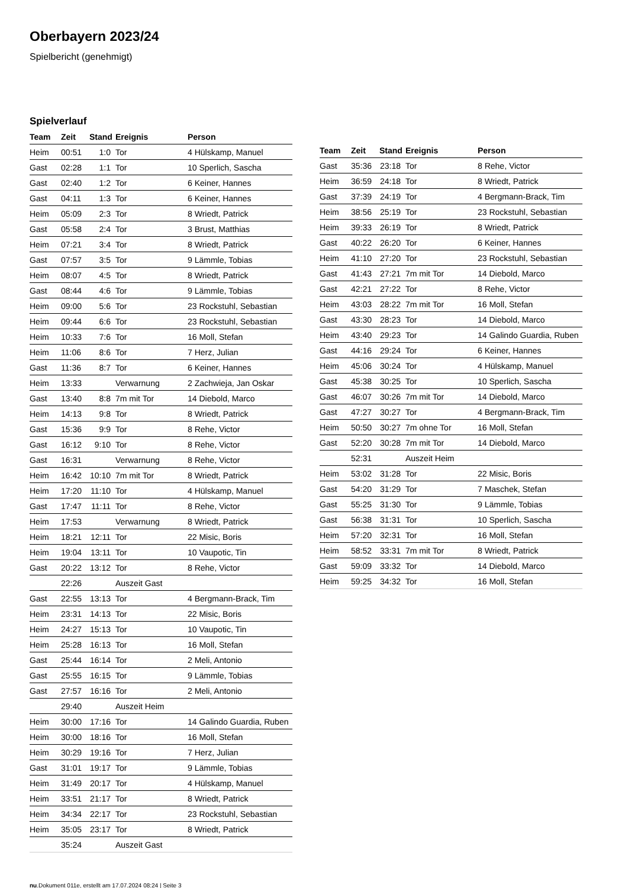Oberbayern 2023/24
Spielbericht (genehmigt)
Spielverlauf
| Team | Zeit | Stand | Ereignis | Person |
| --- | --- | --- | --- | --- |
| Heim | 00:51 | 1:0 | Tor | 4 Hülskamp, Manuel |
| Gast | 02:28 | 1:1 | Tor | 10 Sperlich, Sascha |
| Gast | 02:40 | 1:2 | Tor | 6 Keiner, Hannes |
| Gast | 04:11 | 1:3 | Tor | 6 Keiner, Hannes |
| Heim | 05:09 | 2:3 | Tor | 8 Wriedt, Patrick |
| Gast | 05:58 | 2:4 | Tor | 3 Brust, Matthias |
| Heim | 07:21 | 3:4 | Tor | 8 Wriedt, Patrick |
| Gast | 07:57 | 3:5 | Tor | 9 Lämmle, Tobias |
| Heim | 08:07 | 4:5 | Tor | 8 Wriedt, Patrick |
| Gast | 08:44 | 4:6 | Tor | 9 Lämmle, Tobias |
| Heim | 09:00 | 5:6 | Tor | 23 Rockstuhl, Sebastian |
| Heim | 09:44 | 6:6 | Tor | 23 Rockstuhl, Sebastian |
| Heim | 10:33 | 7:6 | Tor | 16 Moll, Stefan |
| Heim | 11:06 | 8:6 | Tor | 7 Herz, Julian |
| Gast | 11:36 | 8:7 | Tor | 6 Keiner, Hannes |
| Heim | 13:33 | | Verwarnung | 2 Zachwieja, Jan Oskar |
| Gast | 13:40 | 8:8 | 7m mit Tor | 14 Diebold, Marco |
| Heim | 14:13 | 9:8 | Tor | 8 Wriedt, Patrick |
| Gast | 15:36 | 9:9 | Tor | 8 Rehe, Victor |
| Gast | 16:12 | 9:10 | Tor | 8 Rehe, Victor |
| Gast | 16:31 | | Verwarnung | 8 Rehe, Victor |
| Heim | 16:42 | 10:10 | 7m mit Tor | 8 Wriedt, Patrick |
| Heim | 17:20 | 11:10 | Tor | 4 Hülskamp, Manuel |
| Gast | 17:47 | 11:11 | Tor | 8 Rehe, Victor |
| Heim | 17:53 | | Verwarnung | 8 Wriedt, Patrick |
| Heim | 18:21 | 12:11 | Tor | 22 Misic, Boris |
| Heim | 19:04 | 13:11 | Tor | 10 Vaupotic, Tin |
| Gast | 20:22 | 13:12 | Tor | 8 Rehe, Victor |
| | 22:26 | | Auszeit Gast | |
| Gast | 22:55 | 13:13 | Tor | 4 Bergmann-Brack, Tim |
| Heim | 23:31 | 14:13 | Tor | 22 Misic, Boris |
| Heim | 24:27 | 15:13 | Tor | 10 Vaupotic, Tin |
| Heim | 25:28 | 16:13 | Tor | 16 Moll, Stefan |
| Gast | 25:44 | 16:14 | Tor | 2 Meli, Antonio |
| Gast | 25:55 | 16:15 | Tor | 9 Lämmle, Tobias |
| Gast | 27:57 | 16:16 | Tor | 2 Meli, Antonio |
| | 29:40 | | Auszeit Heim | |
| Heim | 30:00 | 17:16 | Tor | 14 Galindo Guardia, Ruben |
| Heim | 30:00 | 18:16 | Tor | 16 Moll, Stefan |
| Heim | 30:29 | 19:16 | Tor | 7 Herz, Julian |
| Gast | 31:01 | 19:17 | Tor | 9 Lämmle, Tobias |
| Heim | 31:49 | 20:17 | Tor | 4 Hülskamp, Manuel |
| Heim | 33:51 | 21:17 | Tor | 8 Wriedt, Patrick |
| Heim | 34:34 | 22:17 | Tor | 23 Rockstuhl, Sebastian |
| Heim | 35:05 | 23:17 | Tor | 8 Wriedt, Patrick |
| | 35:24 | | Auszeit Gast | |
| Team | Zeit | Stand | Ereignis | Person |
| --- | --- | --- | --- | --- |
| Gast | 35:36 | 23:18 | Tor | 8 Rehe, Victor |
| Heim | 36:59 | 24:18 | Tor | 8 Wriedt, Patrick |
| Gast | 37:39 | 24:19 | Tor | 4 Bergmann-Brack, Tim |
| Heim | 38:56 | 25:19 | Tor | 23 Rockstuhl, Sebastian |
| Heim | 39:33 | 26:19 | Tor | 8 Wriedt, Patrick |
| Gast | 40:22 | 26:20 | Tor | 6 Keiner, Hannes |
| Heim | 41:10 | 27:20 | Tor | 23 Rockstuhl, Sebastian |
| Gast | 41:43 | 27:21 | 7m mit Tor | 14 Diebold, Marco |
| Gast | 42:21 | 27:22 | Tor | 8 Rehe, Victor |
| Heim | 43:03 | 28:22 | 7m mit Tor | 16 Moll, Stefan |
| Gast | 43:30 | 28:23 | Tor | 14 Diebold, Marco |
| Heim | 43:40 | 29:23 | Tor | 14 Galindo Guardia, Ruben |
| Gast | 44:16 | 29:24 | Tor | 6 Keiner, Hannes |
| Heim | 45:06 | 30:24 | Tor | 4 Hülskamp, Manuel |
| Gast | 45:38 | 30:25 | Tor | 10 Sperlich, Sascha |
| Gast | 46:07 | 30:26 | 7m mit Tor | 14 Diebold, Marco |
| Gast | 47:27 | 30:27 | Tor | 4 Bergmann-Brack, Tim |
| Heim | 50:50 | 30:27 | 7m ohne Tor | 16 Moll, Stefan |
| Gast | 52:20 | 30:28 | 7m mit Tor | 14 Diebold, Marco |
| | 52:31 | | Auszeit Heim | |
| Heim | 53:02 | 31:28 | Tor | 22 Misic, Boris |
| Gast | 54:20 | 31:29 | Tor | 7 Maschek, Stefan |
| Gast | 55:25 | 31:30 | Tor | 9 Lämmle, Tobias |
| Gast | 56:38 | 31:31 | Tor | 10 Sperlich, Sascha |
| Heim | 57:20 | 32:31 | Tor | 16 Moll, Stefan |
| Heim | 58:52 | 33:31 | 7m mit Tor | 8 Wriedt, Patrick |
| Gast | 59:09 | 33:32 | Tor | 14 Diebold, Marco |
| Heim | 59:25 | 34:32 | Tor | 16 Moll, Stefan |
nu.Dokument 011e, erstellt am 17.07.2024 08:24 | Seite 3